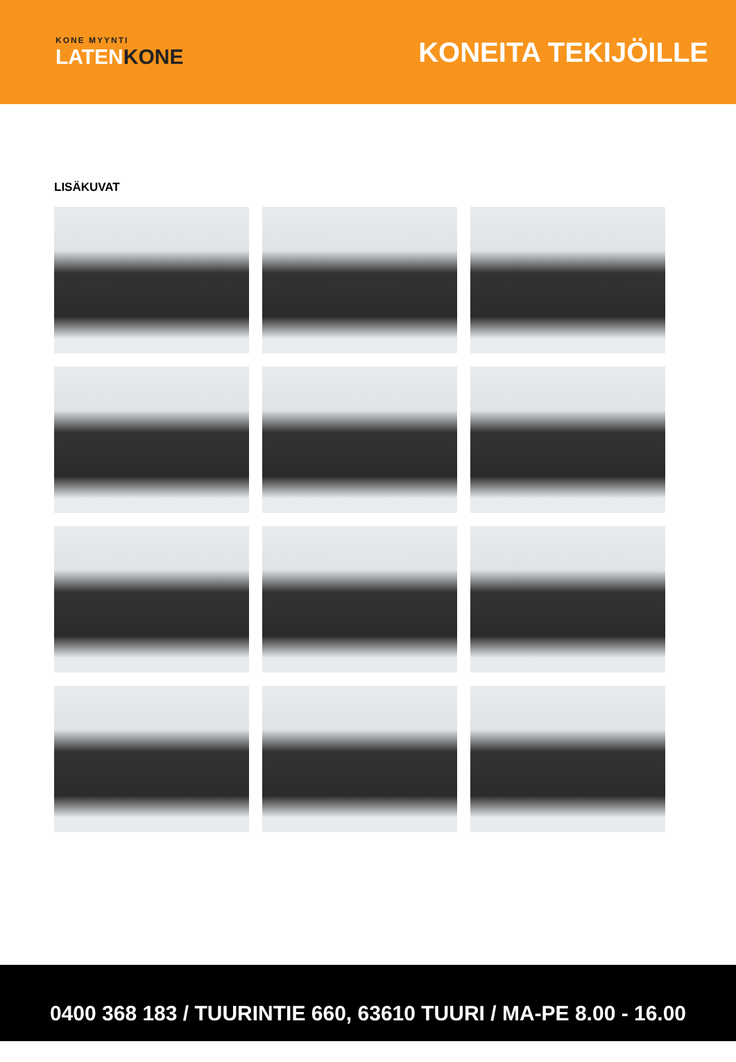KONE MYYNTI
LATENKONE
KONEITA TEKIJÖILLE
LISÄKUVAT
0400 368 183 / TUURINTIE 660, 63610 TUURI / MA-PE 8.00 - 16.00